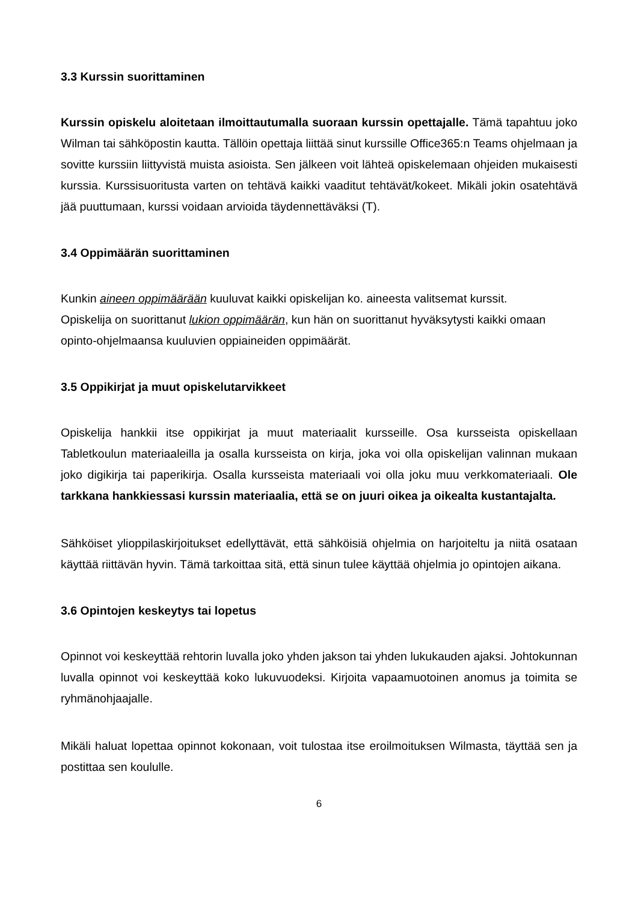3.3 Kurssin suorittaminen
Kurssin opiskelu aloitetaan ilmoittautumalla suoraan kurssin opettajalle. Tämä tapahtuu joko Wilman tai sähköpostin kautta. Tällöin opettaja liittää sinut kurssille Office365:n Teams ohjelmaan ja sovitte kurssiin liittyvistä muista asioista. Sen jälkeen voit lähteä opiskelemaan ohjeiden mukaisesti kurssia. Kurssisuoritusta varten on tehtävä kaikki vaaditut tehtävät/kokeet. Mikäli jokin osatehtävä jää puuttumaan, kurssi voidaan arvioida täydennettäväksi (T).
3.4 Oppimäärän suorittaminen
Kunkin aineen oppimäärään kuuluvat kaikki opiskelijan ko. aineesta valitsemat kurssit.
Opiskelija on suorittanut lukion oppimäärän, kun hän on suorittanut hyväksytysti kaikki omaan opinto-ohjelmaansa kuuluvien oppiaineiden oppimäärät.
3.5 Oppikirjat ja muut opiskelutarvikkeet
Opiskelija hankkii itse oppikirjat ja muut materiaalit kursseille. Osa kursseista opiskellaan Tabletkoulun materiaaleilla ja osalla kursseista on kirja, joka voi olla opiskelijan valinnan mukaan joko digikirja tai paperikirja. Osalla kursseista materiaali voi olla joku muu verkkomateriaali. Ole tarkkana hankkiessasi kurssin materiaalia, että se on juuri oikea ja oikealta kustantajalta.
Sähköiset ylioppilaskirjoitukset edellyttävät, että sähköisiä ohjelmia on harjoiteltu ja niitä osataan käyttää riittävän hyvin. Tämä tarkoittaa sitä, että sinun tulee käyttää ohjelmia jo opintojen aikana.
3.6 Opintojen keskeytys tai lopetus
Opinnot voi keskeyttää rehtorin luvalla joko yhden jakson tai yhden lukukauden ajaksi. Johtokunnan luvalla opinnot voi keskeyttää koko lukuvuodeksi. Kirjoita vapaamuotoinen anomus ja toimita se ryhmänohjaajalle.
Mikäli haluat lopettaa opinnot kokonaan, voit tulostaa itse eroilmoituksen Wilmasta, täyttää sen ja postittaa sen koululle.
6